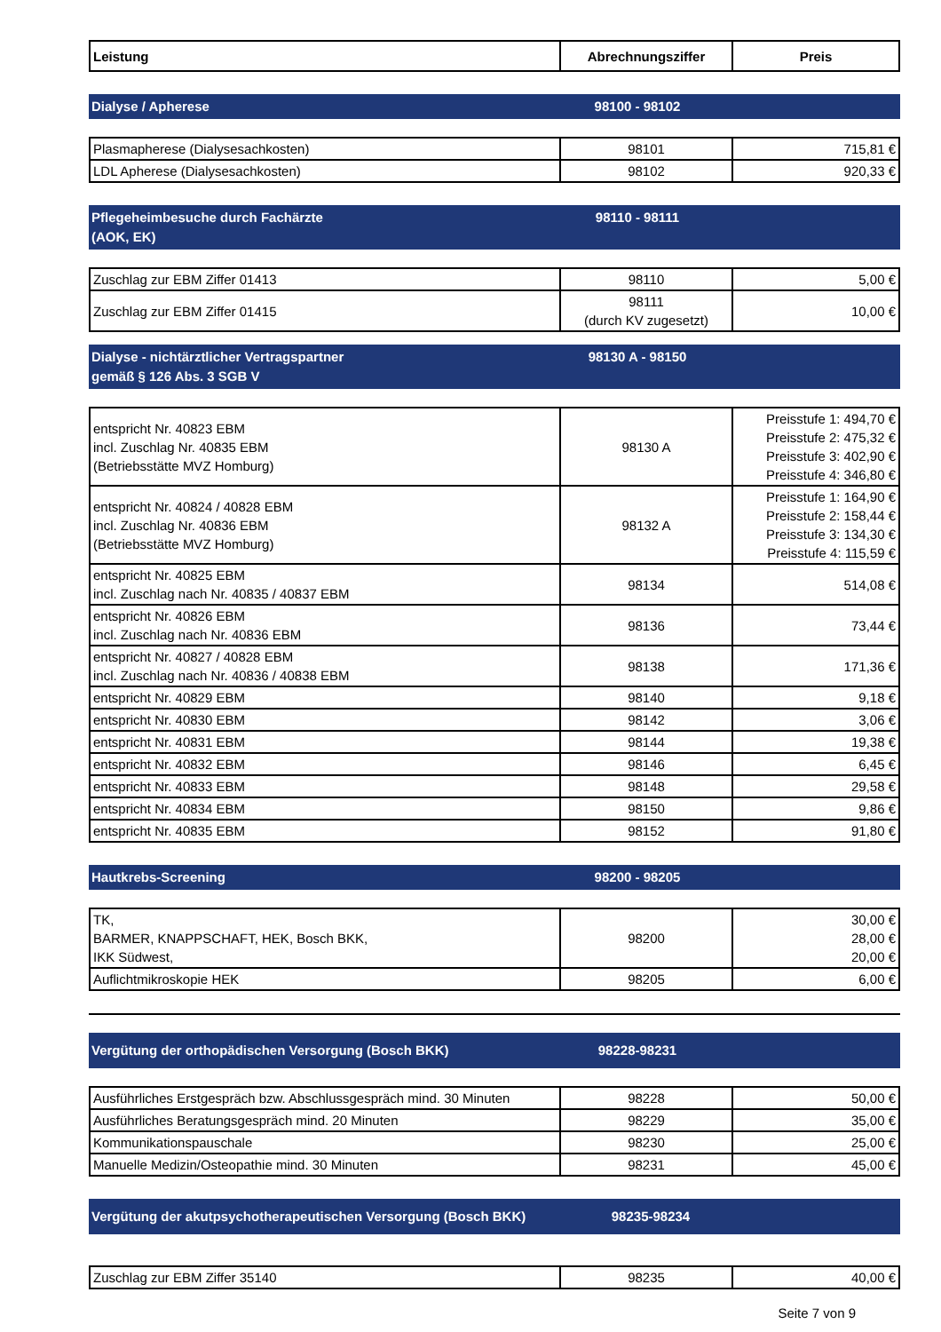| Leistung | Abrechnungsziffer | Preis |
| --- | --- | --- |
Dialyse / Apherese 98100 - 98102
| Plasmapherese (Dialysesachkosten) | 98101 | 715,81 € |
| LDL Apherese (Dialysesachkosten) | 98102 | 920,33 € |
Pflegeheimbesuche durch Fachärzte
(AOK, EK)
98110 - 98111
| Zuschlag zur EBM Ziffer 01413 | 98110 | 5,00 € |
| Zuschlag zur EBM Ziffer 01415 | 98111 (durch KV zugesetzt) | 10,00 € |
Dialyse - nichtärztlicher Vertragspartner
gemäß § 126 Abs. 3 SGB V
98130 A - 98150
| entspricht Nr. 40823 EBM incl. Zuschlag Nr. 40835 EBM (Betriebsstätte MVZ Homburg) | 98130 A | Preisstufe 1: 494,70 € Preisstufe 2: 475,32 € Preisstufe 3: 402,90 € Preisstufe 4: 346,80 € |
| entspricht Nr. 40824 / 40828 EBM incl. Zuschlag Nr. 40836 EBM (Betriebsstätte MVZ Homburg) | 98132 A | Preisstufe 1: 164,90 € Preisstufe 2: 158,44 € Preisstufe 3: 134,30 € Preisstufe 4: 115,59 € |
| entspricht Nr. 40825 EBM incl. Zuschlag nach Nr. 40835 / 40837 EBM | 98134 | 514,08 € |
| entspricht Nr. 40826 EBM incl. Zuschlag nach Nr. 40836 EBM | 98136 | 73,44 € |
| entspricht Nr. 40827 / 40828 EBM incl. Zuschlag nach Nr. 40836 / 40838 EBM | 98138 | 171,36 € |
| entspricht Nr. 40829 EBM | 98140 | 9,18 € |
| entspricht Nr. 40830 EBM | 98142 | 3,06 € |
| entspricht Nr. 40831 EBM | 98144 | 19,38 € |
| entspricht Nr. 40832 EBM | 98146 | 6,45 € |
| entspricht Nr. 40833 EBM | 98148 | 29,58 € |
| entspricht Nr. 40834 EBM | 98150 | 9,86 € |
| entspricht Nr. 40835 EBM | 98152 | 91,80 € |
Hautkrebs-Screening 98200 - 98205
| TK, BARMER, KNAPPSCHAFT, HEK, Bosch BKK, IKK Südwest, | 98200 | 30,00 € 28,00 € 20,00 € |
| Auflichtmikroskopie HEK | 98205 | 6,00 € |
Vergütung der orthopädischen Versorgung (Bosch BKK) 98228-98231
| Ausführliches Erstgespräch bzw. Abschlussgespräch mind. 30 Minuten | 98228 | 50,00 € |
| Ausführliches Beratungsgespräch mind. 20 Minuten | 98229 | 35,00 € |
| Kommunikationspauschale | 98230 | 25,00 € |
| Manuelle Medizin/Osteopathie mind. 30 Minuten | 98231 | 45,00 € |
Vergütung der akutpsychotherapeutischen Versorgung (Bosch BKK) 98235-98234
| Zuschlag zur EBM Ziffer 35140 | 98235 | 40,00 € |
Seite 7 von 9